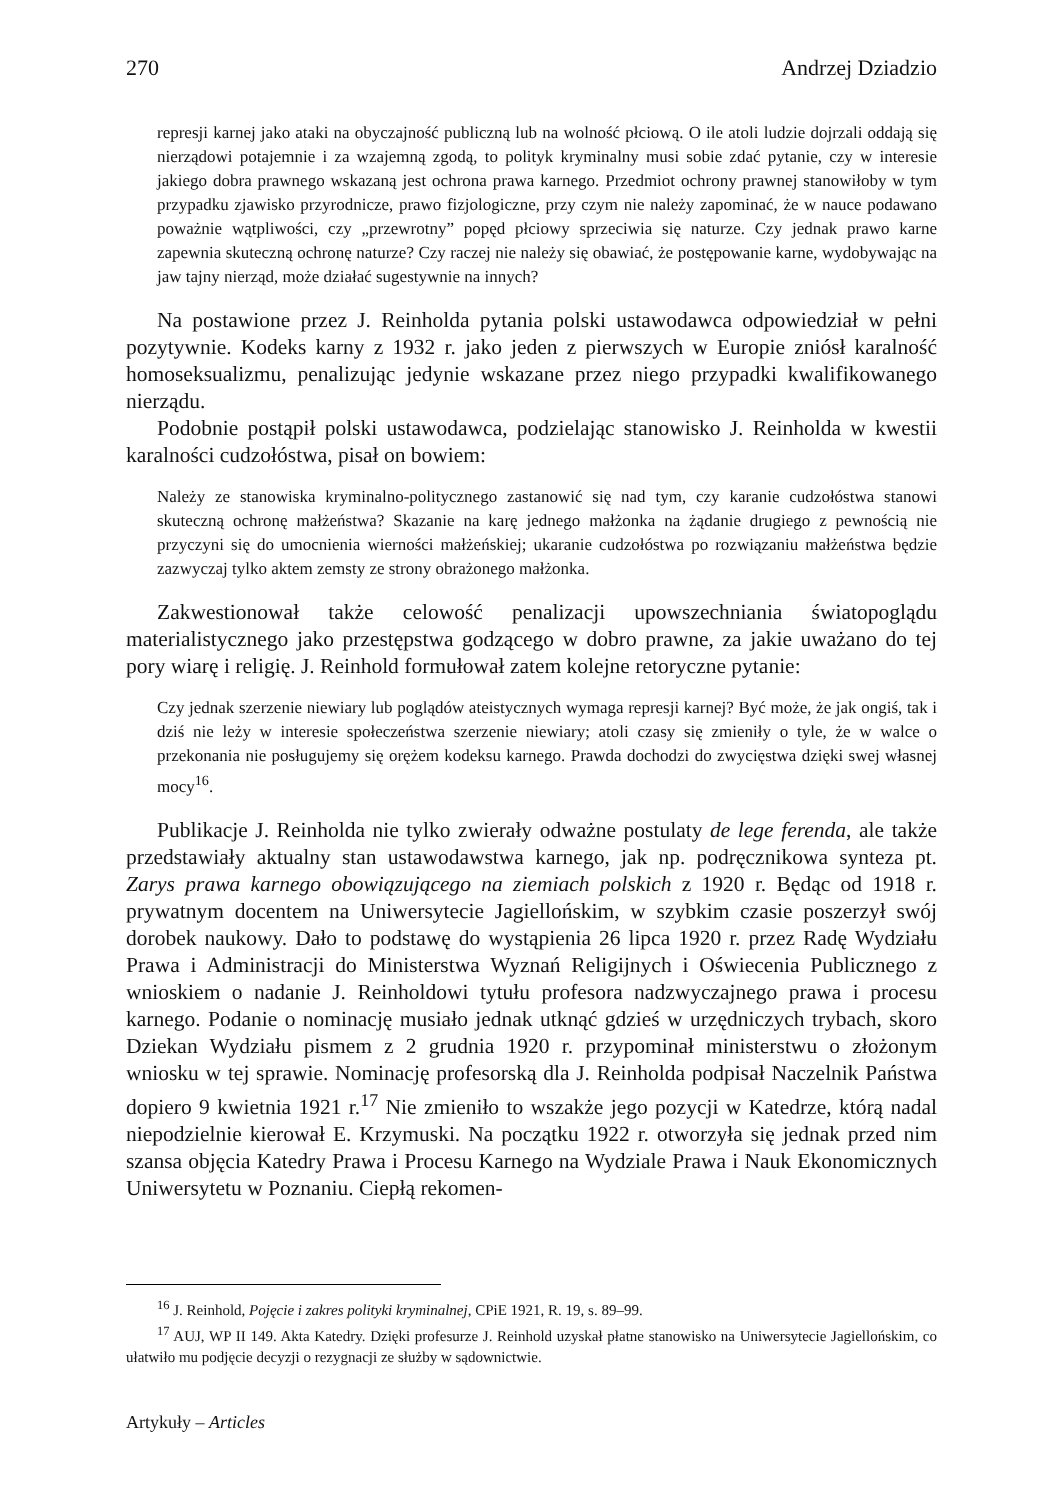270 Andrzej Dziadzio
represji karnej jako ataki na obyczajność publiczną lub na wolność płciową. O ile atoli ludzie dojrzali oddają się nierządowi potajemnie i za wzajemną zgodą, to polityk kryminalny musi sobie zdać pytanie, czy w interesie jakiego dobra prawnego wskazaną jest ochrona prawa karnego. Przedmiot ochrony prawnej stanowiłoby w tym przypadku zjawisko przyrodnicze, prawo fizjologiczne, przy czym nie należy zapominać, że w nauce podawano poważnie wątpliwości, czy „przewrotny” popęd płciowy sprzeciwia się naturze. Czy jednak prawo karne zapewnia skuteczną ochronę naturze? Czy raczej nie należy się obawiać, że postępowanie karne, wydobywając na jaw tajny nierząd, może działać sugestywnie na innych?
Na postawione przez J. Reinholda pytania polski ustawodawca odpowiedział w pełni pozytywnie. Kodeks karny z 1932 r. jako jeden z pierwszych w Europie zniósł karalność homoseksualizmu, penalizując jedynie wskazane przez niego przypadki kwalifikowanego nierządu.
Podobnie postąpił polski ustawodawca, podzielając stanowisko J. Reinholda w kwestii karalności cudzołóstwa, pisał on bowiem:
Należy ze stanowiska kryminalno-politycznego zastanowić się nad tym, czy karanie cudzołóstwa stanowi skuteczną ochronę małżeństwa? Skazanie na karę jednego małżonka na żądanie drugiego z pewnością nie przyczyni się do umocnienia wierności małżeńskiej; ukaranie cudzołóstwa po rozwiązaniu małżeństwa będzie zazwyczaj tylko aktem zemsty ze strony obrażonego małżonka.
Zakwestionował także celowość penalizacji upowszechniania światopoglądu materialistycznego jako przestępstwa godzącego w dobro prawne, za jakie uważano do tej pory wiarę i religię. J. Reinhold formułował zatem kolejne retoryczne pytanie:
Czy jednak szerzenie niewiary lub poglądów ateistycznych wymaga represji karnej? Być może, że jak ongiś, tak i dziś nie leży w interesie społeczeństwa szerzenie niewiary; atoli czasy się zmieniły o tyle, że w walce o przekonania nie posługujemy się orężem kodeksu karnego. Prawda dochodzi do zwycięstwa dzięki swej własnej mocy<sup>16</sup>.
Publikacje J. Reinholda nie tylko zwierały odważne postulaty de lege ferenda, ale także przedstawiały aktualny stan ustawodawstwa karnego, jak np. podręcznikowa synteza pt. Zarys prawa karnego obowiązującego na ziemiach polskich z 1920 r. Będąc od 1918 r. prywatnym docentem na Uniwersytecie Jagiellońskim, w szybkim czasie poszerzył swój dorobek naukowy. Dało to podstawę do wystąpienia 26 lipca 1920 r. przez Radę Wydziału Prawa i Administracji do Ministerstwa Wyznań Religijnych i Oświecenia Publicznego z wnioskiem o nadanie J. Reinholdowi tytułu profesora nadzwyczajnego prawa i procesu karnego. Podanie o nominację musiało jednak utknąć gdzieś w urzędniczych trybach, skoro Dziekan Wydziału pismem z 2 grudnia 1920 r. przypominał ministerstwu o złożonym wniosku w tej sprawie. Nominację profesorską dla J. Reinholda podpisał Naczelnik Państwa dopiero 9 kwietnia 1921 r.<sup>17</sup> Nie zmieniło to wszakże jego pozycji w Katedrze, którą nadal niepodzielnie kierował E. Krzymuski. Na początku 1922 r. otworzyła się jednak przed nim szansa objęcia Katedry Prawa i Procesu Karnego na Wydziale Prawa i Nauk Ekonomicznych Uniwersytetu w Poznaniu. Ciepłą rekomen-
<sup>16</sup> J. Reinhold, Pojęcie i zakres polityki kryminalnej, CPiE 1921, R. 19, s. 89–99.
<sup>17</sup> AUJ, WP II 149. Akta Katedry. Dzięki profesurze J. Reinhold uzyskał płatne stanowisko na Uniwersytecie Jagiellońskim, co ułatwiło mu podjęcie decyzji o rezygnacji ze służby w sądownictwie.
Artykuły – Articles